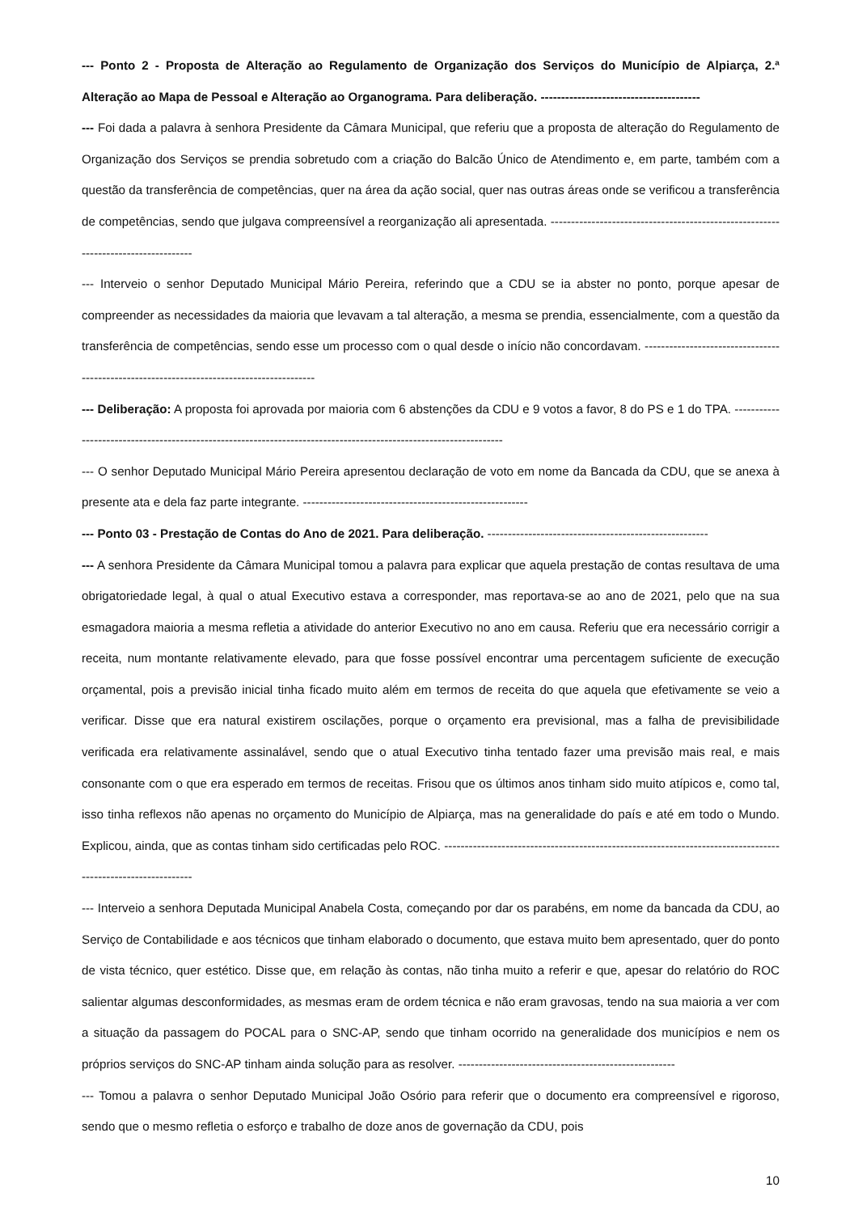--- Ponto 2 - Proposta de Alteração ao Regulamento de Organização dos Serviços do Município de Alpiarça, 2.ª Alteração ao Mapa de Pessoal e Alteração ao Organograma. Para deliberação. ---------------------------------------
--- Foi dada a palavra à senhora Presidente da Câmara Municipal, que referiu que a proposta de alteração do Regulamento de Organização dos Serviços se prendia sobretudo com a criação do Balcão Único de Atendimento e, em parte, também com a questão da transferência de competências, quer na área da ação social, quer nas outras áreas onde se verificou a transferência de competências, sendo que julgava compreensível a reorganização ali apresentada. -----------------------------------------------------------------------------------
--- Interveio o senhor Deputado Municipal Mário Pereira, referindo que a CDU se ia abster no ponto, porque apesar de compreender as necessidades da maioria que levavam a tal alteração, a mesma se prendia, essencialmente, com a questão da transferência de competências, sendo esse um processo com o qual desde o início não concordavam. ------------------------------------------------------------------------------------------
--- Deliberação: A proposta foi aprovada por maioria com 6 abstenções da CDU e 9 votos a favor, 8 do PS e 1 do TPA. ------------------------------------------------------------------------------------------------------------------
--- O senhor Deputado Municipal Mário Pereira apresentou declaração de voto em nome da Bancada da CDU, que se anexa à presente ata e dela faz parte integrante. -------------------------------------------------------
--- Ponto 03 - Prestação de Contas do Ano de 2021. Para deliberação. ------------------------------------------------------
--- A senhora Presidente da Câmara Municipal tomou a palavra para explicar que aquela prestação de contas resultava de uma obrigatoriedade legal, à qual o atual Executivo estava a corresponder, mas reportava-se ao ano de 2021, pelo que na sua esmagadora maioria a mesma refletia a atividade do anterior Executivo no ano em causa. Referiu que era necessário corrigir a receita, num montante relativamente elevado, para que fosse possível encontrar uma percentagem suficiente de execução orçamental, pois a previsão inicial tinha ficado muito além em termos de receita do que aquela que efetivamente se veio a verificar. Disse que era natural existirem oscilações, porque o orçamento era previsional, mas a falha de previsibilidade verificada era relativamente assinalável, sendo que o atual Executivo tinha tentado fazer uma previsão mais real, e mais consonante com o que era esperado em termos de receitas. Frisou que os últimos anos tinham sido muito atípicos e, como tal, isso tinha reflexos não apenas no orçamento do Município de Alpiarça, mas na generalidade do país e até em todo o Mundo. Explicou, ainda, que as contas tinham sido certificadas pelo ROC. -------------------------------------------------------------------------------------------------------------
--- Interveio a senhora Deputada Municipal Anabela Costa, começando por dar os parabéns, em nome da bancada da CDU, ao Serviço de Contabilidade e aos técnicos que tinham elaborado o documento, que estava muito bem apresentado, quer do ponto de vista técnico, quer estético. Disse que, em relação às contas, não tinha muito a referir e que, apesar do relatório do ROC salientar algumas desconformidades, as mesmas eram de ordem técnica e não eram gravosas, tendo na sua maioria a ver com a situação da passagem do POCAL para o SNC-AP, sendo que tinham ocorrido na generalidade dos municípios e nem os próprios serviços do SNC-AP tinham ainda solução para as resolver. -----------------------------------------------------
--- Tomou a palavra o senhor Deputado Municipal João Osório para referir que o documento era compreensível e rigoroso, sendo que o mesmo refletia o esforço e trabalho de doze anos de governação da CDU, pois
10